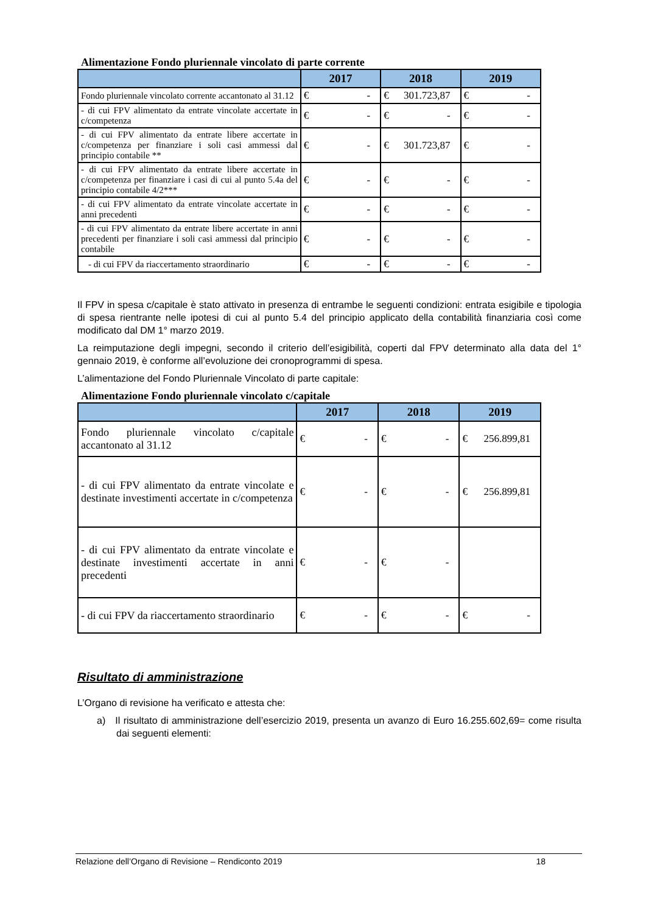Alimentazione Fondo pluriennale vincolato di parte corrente
| | 2017 | 2018 | 2019 |
| --- | --- | --- | --- |
| Fondo pluriennale vincolato corrente accantonato al 31.12 | € - | € 301.723,87 | € - |
| - di cui FPV alimentato da entrate vincolate accertate in c/competenza | € - | € - | € - |
| - di cui FPV alimentato da entrate libere accertate in c/competenza per finanziare i soli casi ammessi dal principio contabile ** | € - | € 301.723,87 | € - |
| - di cui FPV alimentato da entrate libere accertate in c/competenza per finanziare i casi di cui al punto 5.4a del principio contabile 4/2*** | € - | € - | € - |
| - di cui FPV alimentato da entrate vincolate accertate in anni precedenti | € - | € - | € - |
| - di cui FPV alimentato da entrate libere accertate in anni precedenti per finanziare i soli casi ammessi dal principio contabile | € - | € - | € - |
| - di cui FPV da riaccertamento straordinario | € - | € - | € - |
Il FPV in spesa c/capitale è stato attivato in presenza di entrambe le seguenti condizioni: entrata esigibile e tipologia di spesa rientrante nelle ipotesi di cui al punto 5.4 del principio applicato della contabilità finanziaria così come modificato dal DM 1° marzo 2019.
La reimputazione degli impegni, secondo il criterio dell’esigibilità, coperti dal FPV determinato alla data del 1° gennaio 2019, è conforme all’evoluzione dei cronoprogrammi di spesa.
L’alimentazione del Fondo Pluriennale Vincolato di parte capitale:
Alimentazione Fondo pluriennale vincolato c/capitale
| | 2017 | 2018 | 2019 |
| --- | --- | --- | --- |
| Fondo pluriennale vincolato c/capitale accantonato al 31.12 | € - | € - | € 256.899,81 |
| - di cui FPV alimentato da entrate vincolate e destinate investimenti accertate in c/competenza | € - | € - | € 256.899,81 |
| - di cui FPV alimentato da entrate vincolate e destinate investimenti accertate in anni precedenti | € - | € - | |
| - di cui FPV da riaccertamento straordinario | € - | € - | € - |
Risultato di amministrazione
L’Organo di revisione ha verificato e attesta che:
a) Il risultato di amministrazione dell’esercizio 2019, presenta un avanzo di Euro 16.255.602,69= come risulta dai seguenti elementi:
Relazione dell’Organo di Revisione – Rendiconto 2019 18